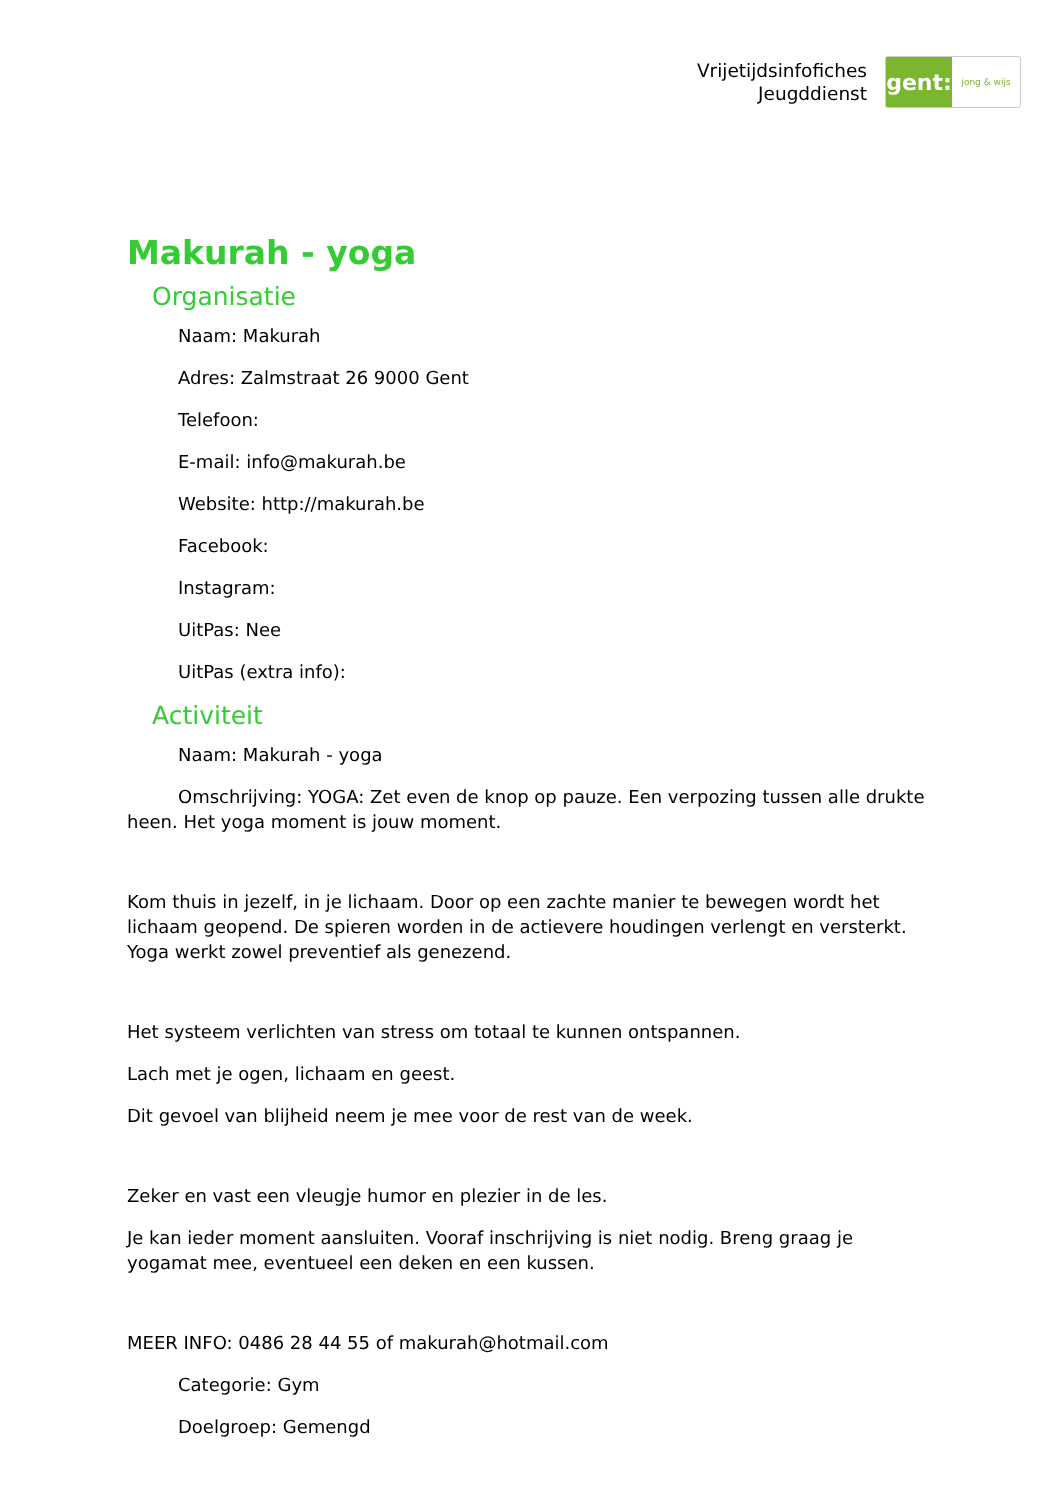Vrijetijdsinfofiches
Jeugddienst
gent:
jong & wijs
Makurah - yoga
Organisatie
Naam: Makurah
Adres: Zalmstraat 26 9000 Gent
Telefoon:
E-mail: info@makurah.be
Website: http://makurah.be
Facebook:
Instagram:
UitPas: Nee
UitPas (extra info):
Activiteit
Naam: Makurah - yoga
Omschrijving: YOGA: Zet even de knop op pauze. Een verpozing tussen alle drukte heen. Het yoga moment is jouw moment.
Kom thuis in jezelf, in je lichaam. Door op een zachte manier te bewegen wordt het lichaam geopend. De spieren worden in de actievere houdingen verlengt en versterkt. Yoga werkt zowel preventief als genezend.
Het systeem verlichten van stress om totaal te kunnen ontspannen.
Lach met je ogen, lichaam en geest.
Dit gevoel van blijheid neem je mee voor de rest van de week.
Zeker en vast een vleugje humor en plezier in de les.
Je kan ieder moment aansluiten. Vooraf inschrijving is niet nodig. Breng graag je yogamat mee, eventueel een deken en een kussen.
MEER INFO: 0486 28 44 55 of makurah@hotmail.com
Categorie: Gym
Doelgroep: Gemengd